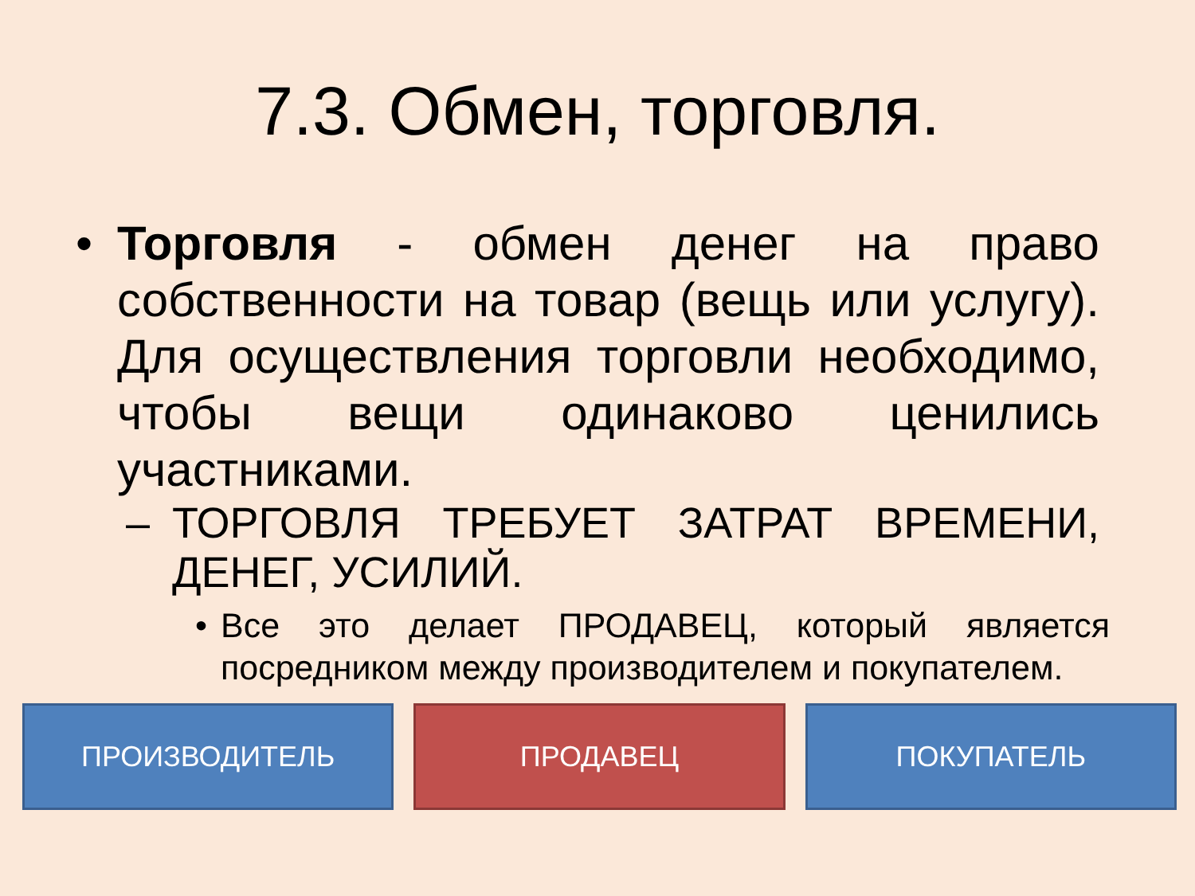7.3. Обмен, торговля.
• Торговля - обмен денег на право собственности на товар (вещь или услугу). Для осуществления торговли необходимо, чтобы вещи одинаково ценились участниками.
– ТОРГОВЛЯ ТРЕБУЕТ ЗАТРАТ ВРЕМЕНИ, ДЕНЕГ, УСИЛИЙ.
• Все это делает ПРОДАВЕЦ, который является посредником между производителем и покупателем.
ПРОИЗВОДИТЕЛЬ ПРОДАВЕЦ ПОКУПАТЕЛЬ